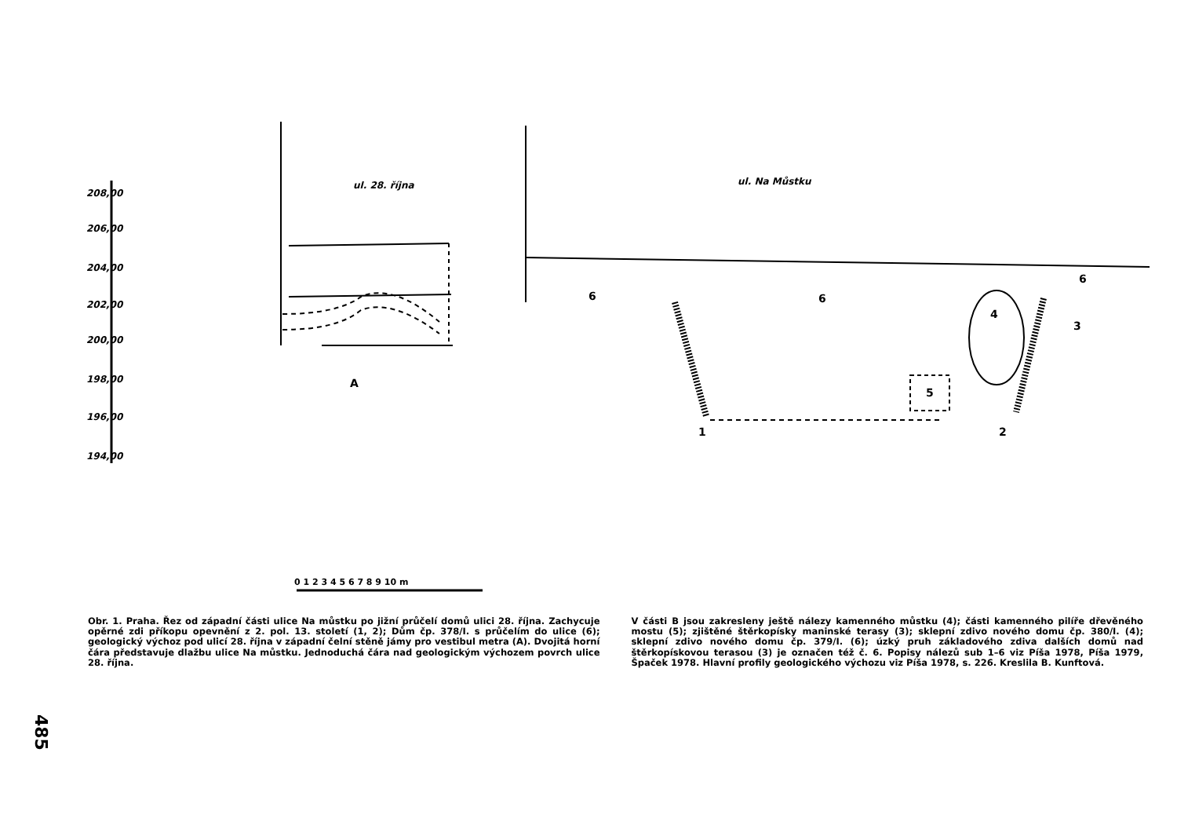ul. 28. října
ul. Na Můstku
208,00
206,00
204,00
202,00
200,00
198,00
196,00
194,00
A
1
2
3
4
5
6
6
6
0 1 2 3 4 5 6 7 8 9 10 m
Obr. 1. Praha. Řez od západní části ulice Na můstku po jižní průčelí domů ulici 28. října. Zachycuje opěrné zdi příkopu opevnění z 2. pol. 13. století (1, 2); Dům čp. 378/I. s průčelím do ulice (6); geologický výchoz pod ulicí 28. října v západní čelní stěně jámy pro vestibul metra (A). Dvojitá horní čára představuje dlažbu ulice Na můstku. Jednoduchá čára nad geologickým výchozem povrch ulice 28. října.
V části B jsou zakresleny ještě nálezy kamenného můstku (4); části kamenného pilíře dřevěného mostu (5); zjištěné štěrkopísky maninské terasy (3); sklepní zdivo nového domu čp. 380/I. (4); sklepní zdivo nového domu čp. 379/I. (6); úzký pruh základového zdiva dalších domů nad štěrkopískovou terasou (3) je označen též č. 6. Popisy nálezů sub 1–6 viz Píša 1978, Píša 1979, Špaček 1978. Hlavní profily geologického výchozu viz Píša 1978, s. 226. Kreslila B. Kunftová.
485